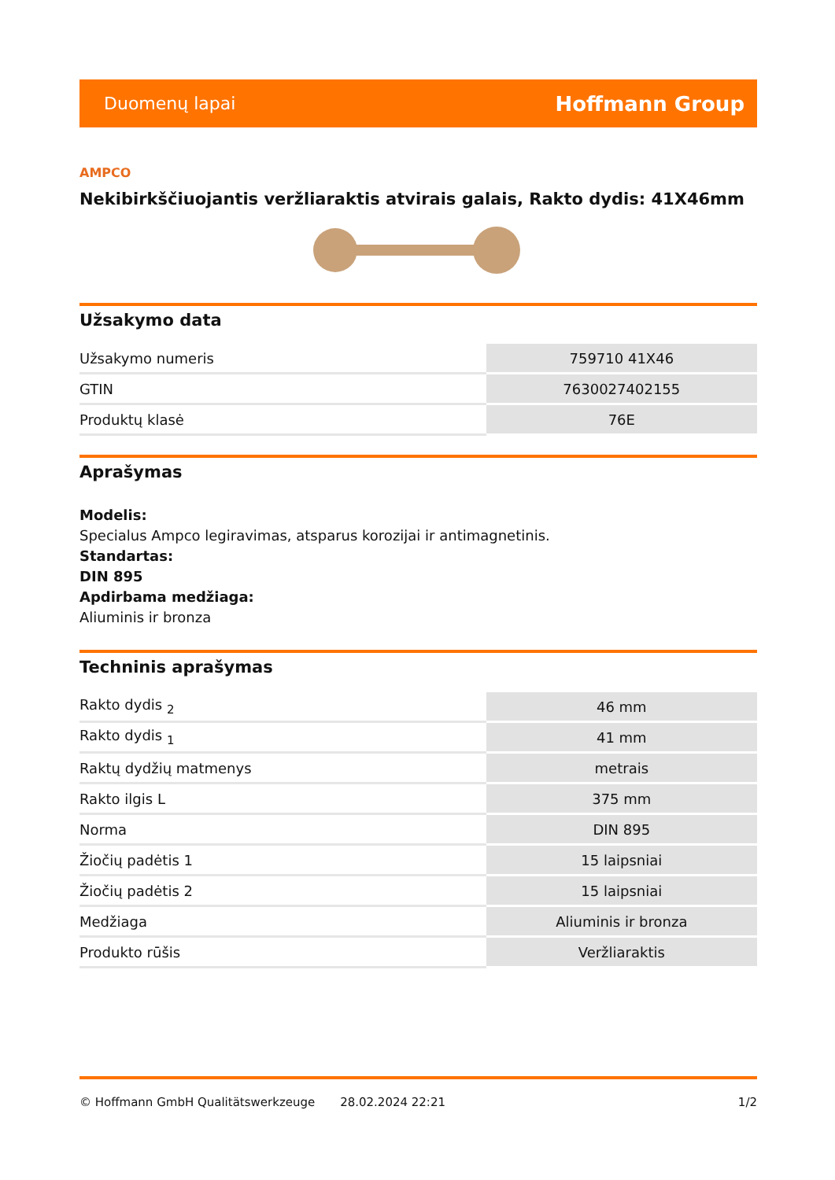Duomenų lapai Hoffmann Group
AMPCO
Nekibirkščiuojantis veržliaraktis atvirais galais, Rakto dydis: 41X46mm
Užsakymo data
| Užsakymo numeris | 759710 41X46 |
| GTIN | 7630027402155 |
| Produktų klasė | 76E |
Aprašymas
Modelis:
Specialus Ampco legiravimas, atsparus korozijai ir antimagnetinis.
Standartas:
DIN 895
Apdirbama medžiaga:
Aliuminis ir bronza
Techninis aprašymas
| Rakto dydis <sub>2</sub> | 46 mm |
| Rakto dydis <sub>1</sub> | 41 mm |
| Raktų dydžių matmenys | metrais |
| Rakto ilgis L | 375 mm |
| Norma | DIN 895 |
| Žiočių padėtis 1 | 15 laipsniai |
| Žiočių padėtis 2 | 15 laipsniai |
| Medžiaga | Aliuminis ir bronza |
| Produkto rūšis | Veržliaraktis |
© Hoffmann GmbH Qualitätswerkzeuge 28.02.2024 22:21 1/2